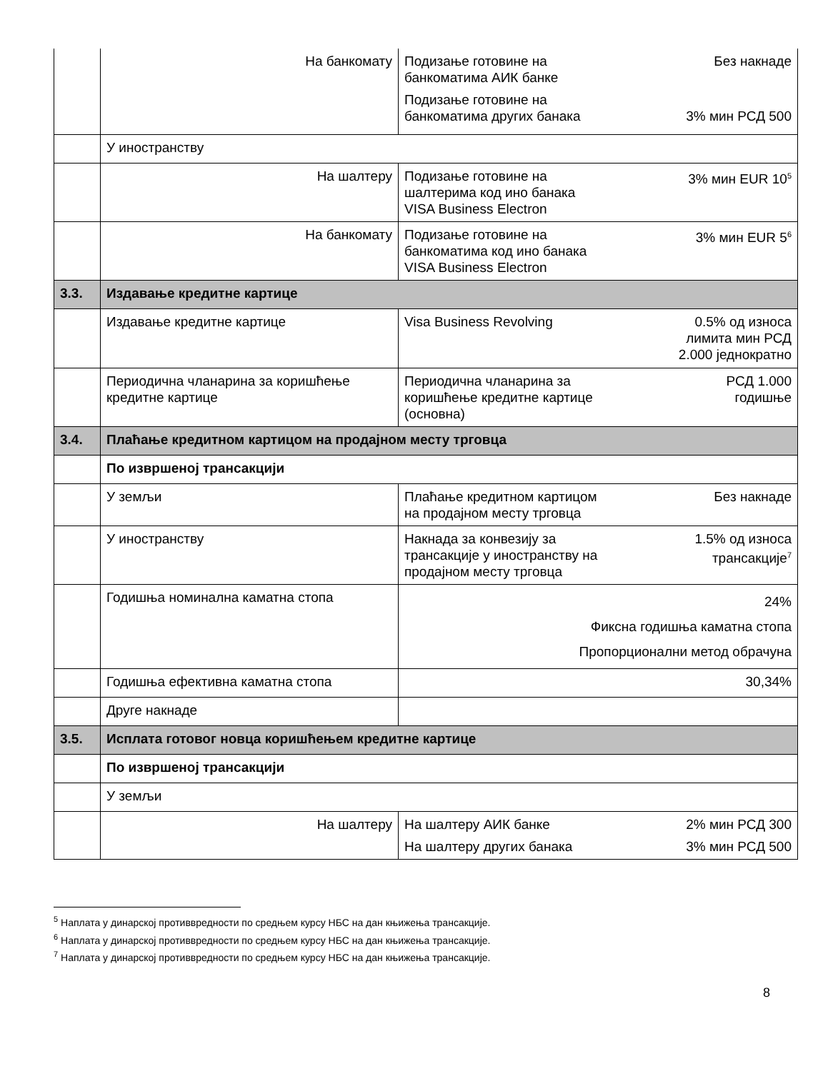| | На банкомату | Подизање готовине на банкоматима АИК банке Без накнаде Подизање готовине на банкоматима других банака 3% мин РСД 500 |
| | У иностранству | |
| | На шалтеру | Подизање готовине на шалтерима код ино банака VISA Business Electron 3% мин EUR 10<sup>5</sup> |
| | На банкомату | Подизање готовине на банкоматима код ино банака VISA Business Electron 3% мин EUR 5<sup>6</sup> |
| 3.3. | Издавање кредитне картице | |
| | Издавање кредитне картице | Visa Business Revolving 0.5% од износа лимита мин РСД 2.000 једнократно |
| | Периодична чланарина за коришћење кредитне картице | Периодична чланарина за коришћење кредитне картице (основна) РСД 1.000 годишње |
| 3.4. | Плаћање кредитном картицом на продајном месту трговца | |
| | По извршеној трансакцији | |
| | У земљи | Плаћање кредитном картицом на продајном месту трговца Без накнаде |
| | У иностранству | Накнада за конвезију за трансакције у иностранству на продајном месту трговца 1.5% од износа трансакције<sup>7</sup> |
| | Годишња номинална каматна стопа | 24% Фиксна годишња каматна стопа Пропорционални метод обрачуна |
| | Годишња ефективна каматна стопа | 30,34% |
| | Друге накнаде | |
| 3.5. | Исплата готовог новца коришћењем кредитне картице | |
| | По извршеној трансакцији | |
| | У земљи | |
| | На шалтеру | На шалтеру АИК банке 2% мин РСД 300 На шалтеру других банака 3% мин РСД 500 |
<sup>5</sup> Наплата у динарској противвредности по средњем курсу НБС на дан књижења трансакције.
<sup>6</sup> Наплата у динарској противвредности по средњем курсу НБС на дан књижења трансакције.
<sup>7</sup> Наплата у динарској противвредности по средњем курсу НБС на дан књижења трансакције.
8